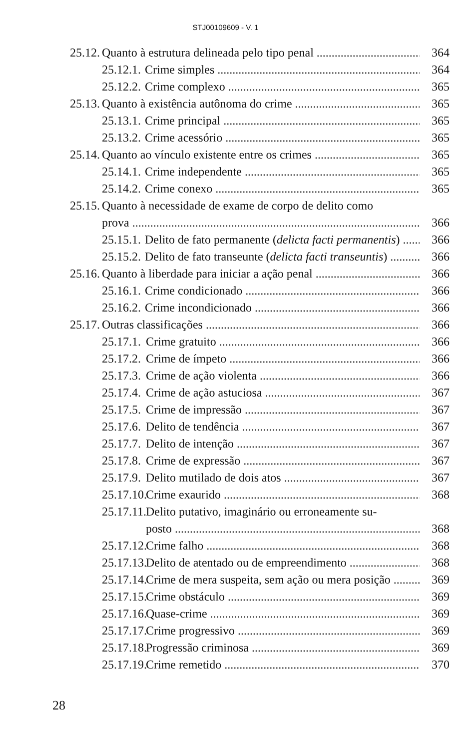STJ00109609 - V. 1
25.12. Quanto à estrutura delineada pelo tipo penal 364
25.12.1. Crime simples 364
25.12.2. Crime complexo 365
25.13. Quanto à existência autônoma do crime 365
25.13.1. Crime principal 365
25.13.2. Crime acessório 365
25.14. Quanto ao vínculo existente entre os crimes 365
25.14.1. Crime independente 365
25.14.2. Crime conexo 365
25.15. Quanto à necessidade de exame de corpo de delito como
prova 366
25.15.1. Delito de fato permanente (delicta facti permanentis) 366
25.15.2. Delito de fato transeunte (delicta facti transeuntis) 366
25.16. Quanto à liberdade para iniciar a ação penal 366
25.16.1. Crime condicionado 366
25.16.2. Crime incondicionado 366
25.17. Outras classificações 366
25.17.1. Crime gratuito 366
25.17.2. Crime de ímpeto 366
25.17.3. Crime de ação violenta 366
25.17.4. Crime de ação astuciosa 367
25.17.5. Crime de impressão 367
25.17.6. Delito de tendência 367
25.17.7. Delito de intenção 367
25.17.8. Crime de expressão 367
25.17.9. Delito mutilado de dois atos 367
25.17.10. Crime exaurido 368
25.17.11. Delito putativo, imaginário ou erroneamente su-
posto 368
25.17.12. Crime falho 368
25.17.13. Delito de atentado ou de empreendimento 368
25.17.14. Crime de mera suspeita, sem ação ou mera posição 369
25.17.15. Crime obstáculo 369
25.17.16. Quase-crime 369
25.17.17. Crime progressivo 369
25.17.18. Progressão criminosa 369
25.17.19. Crime remetido 370
28